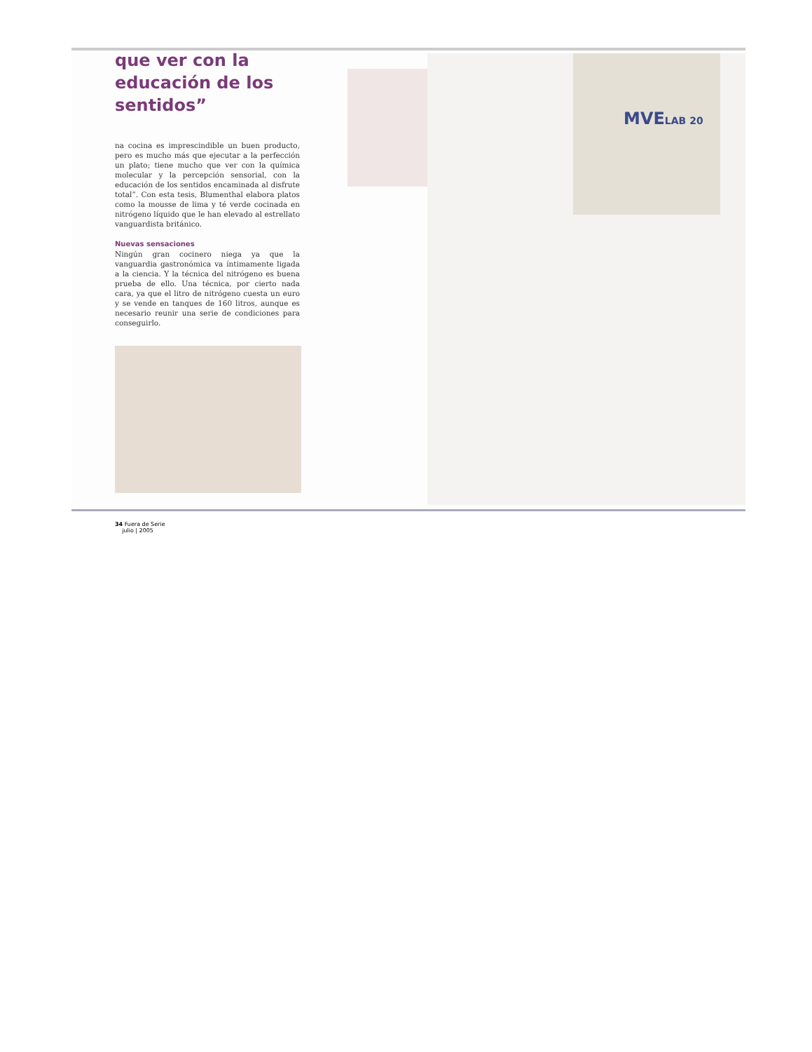MVELAB 20
que ver con la educación de los sentidos”
na cocina es imprescindible un buen producto, pero es mucho más que ejecutar a la perfección un plato; tiene mucho que ver con la química molecular y la percepción sensorial, con la educación de los sentidos encaminada al disfrute total”. Con esta tesis, Blumenthal elabora platos como la mousse de lima y té verde cocinada en nitrógeno líquido que le han elevado al estrellato vanguardista británico.
Nuevas sensaciones
Ningún gran cocinero niega ya que la vanguardia gastronómica va íntimamente ligada a la ciencia. Y la técnica del nitrógeno es buena prueba de ello. Una técnica, por cierto nada cara, ya que el litro de nitrógeno cuesta un euro y se vende en tanques de 160 litros, aunque es necesario reunir una serie de condiciones para conseguirlo.
34 Fuera de Serie
julio | 2005